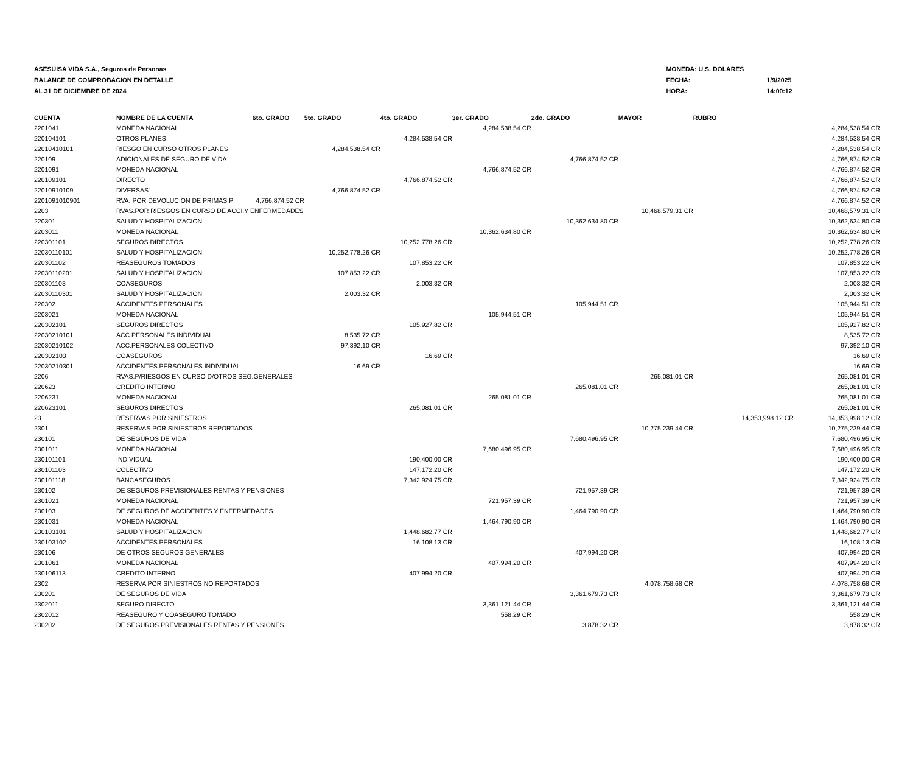ASESUISA VIDA S.A., Seguros de Personas
BALANCE DE COMPROBACION EN DETALLE
AL 31 DE DICIEMBRE DE 2024
MONEDA: U.S. DOLARES
FECHA: 1/9/2025
HORA: 14:00:12
| CUENTA | NOMBRE DE LA CUENTA | 6to. GRADO | 5to. GRADO | 4to. GRADO | 3er. GRADO | 2do. GRADO | MAYOR | RUBRO | |
| --- | --- | --- | --- | --- | --- | --- | --- | --- | --- |
| 2201041 | MONEDA NACIONAL | | | | 4,284,538.54 CR | | | | 4,284,538.54 CR |
| 220104101 | OTROS PLANES | | | 4,284,538.54 CR | | | | | 4,284,538.54 CR |
| 22010410101 | RIESGO EN CURSO OTROS PLANES | | 4,284,538.54 CR | | | | | | 4,284,538.54 CR |
| 220109 | ADICIONALES DE SEGURO DE VIDA | | | | | 4,766,874.52 CR | | | 4,766,874.52 CR |
| 2201091 | MONEDA NACIONAL | | | | 4,766,874.52 CR | | | | 4,766,874.52 CR |
| 220109101 | DIRECTO | | | 4,766,874.52 CR | | | | | 4,766,874.52 CR |
| 22010910109 | DIVERSAS` | | 4,766,874.52 CR | | | | | | 4,766,874.52 CR |
| 2201091010901 | RVA. POR DEVOLUCION DE PRIMAS P | 4,766,874.52 CR | | | | | | | 4,766,874.52 CR |
| 2203 | RVAS.POR RIESGOS EN CURSO DE ACCI.Y ENFERMEDADES | | | | | | 10,468,579.31 CR | | 10,468,579.31 CR |
| 220301 | SALUD Y HOSPITALIZACION | | | | | 10,362,634.80 CR | | | 10,362,634.80 CR |
| 2203011 | MONEDA NACIONAL | | | | 10,362,634.80 CR | | | | 10,362,634.80 CR |
| 220301101 | SEGUROS DIRECTOS | | | 10,252,778.26 CR | | | | | 10,252,778.26 CR |
| 22030110101 | SALUD Y HOSPITALIZACION | | 10,252,778.26 CR | | | | | | 10,252,778.26 CR |
| 220301102 | REASEGUROS TOMADOS | | | 107,853.22 CR | | | | | 107,853.22 CR |
| 22030110201 | SALUD Y HOSPITALIZACION | | 107,853.22 CR | | | | | | 107,853.22 CR |
| 220301103 | COASEGUROS | | | 2,003.32 CR | | | | | 2,003.32 CR |
| 22030110301 | SALUD Y HOSPITALIZACION | | 2,003.32 CR | | | | | | 2,003.32 CR |
| 220302 | ACCIDENTES PERSONALES | | | | | 105,944.51 CR | | | 105,944.51 CR |
| 2203021 | MONEDA NACIONAL | | | | 105,944.51 CR | | | | 105,944.51 CR |
| 220302101 | SEGUROS DIRECTOS | | | 105,927.82 CR | | | | | 105,927.82 CR |
| 22030210101 | ACC.PERSONALES INDIVIDUAL | | 8,535.72 CR | | | | | | 8,535.72 CR |
| 22030210102 | ACC.PERSONALES COLECTIVO | | 97,392.10 CR | | | | | | 97,392.10 CR |
| 220302103 | COASEGUROS | | | 16.69 CR | | | | | 16.69 CR |
| 22030210301 | ACCIDENTES PERSONALES INDIVIDUAL | | 16.69 CR | | | | | | 16.69 CR |
| 2206 | RVAS.P/RIESGOS EN CURSO D/OTROS SEG.GENERALES | | | | | | 265,081.01 CR | | 265,081.01 CR |
| 220623 | CREDITO INTERNO | | | | | 265,081.01 CR | | | 265,081.01 CR |
| 2206231 | MONEDA NACIONAL | | | | 265,081.01 CR | | | | 265,081.01 CR |
| 220623101 | SEGUROS DIRECTOS | | | 265,081.01 CR | | | | | 265,081.01 CR |
| 23 | RESERVAS POR SINIESTROS | | | | | | | 14,353,998.12 CR | 14,353,998.12 CR |
| 2301 | RESERVAS POR SINIESTROS REPORTADOS | | | | | | 10,275,239.44 CR | | 10,275,239.44 CR |
| 230101 | DE SEGUROS DE VIDA | | | | | 7,680,496.95 CR | | | 7,680,496.95 CR |
| 2301011 | MONEDA NACIONAL | | | | 7,680,496.95 CR | | | | 7,680,496.95 CR |
| 230101101 | INDIVIDUAL | | | 190,400.00 CR | | | | | 190,400.00 CR |
| 230101103 | COLECTIVO | | | 147,172.20 CR | | | | | 147,172.20 CR |
| 230101118 | BANCASEGUROS | | | 7,342,924.75 CR | | | | | 7,342,924.75 CR |
| 230102 | DE SEGUROS PREVISIONALES RENTAS Y PENSIONES | | | | | 721,957.39 CR | | | 721,957.39 CR |
| 2301021 | MONEDA NACIONAL | | | | 721,957.39 CR | | | | 721,957.39 CR |
| 230103 | DE SEGUROS DE ACCIDENTES Y ENFERMEDADES | | | | | 1,464,790.90 CR | | | 1,464,790.90 CR |
| 2301031 | MONEDA NACIONAL | | | | 1,464,790.90 CR | | | | 1,464,790.90 CR |
| 230103101 | SALUD Y HOSPITALIZACION | | | 1,448,682.77 CR | | | | | 1,448,682.77 CR |
| 230103102 | ACCIDENTES PERSONALES | | | 16,108.13 CR | | | | | 16,108.13 CR |
| 230106 | DE OTROS SEGUROS GENERALES | | | | | 407,994.20 CR | | | 407,994.20 CR |
| 2301061 | MONEDA NACIONAL | | | | 407,994.20 CR | | | | 407,994.20 CR |
| 230106113 | CREDITO INTERNO | | | 407,994.20 CR | | | | | 407,994.20 CR |
| 2302 | RESERVA POR SINIESTROS NO REPORTADOS | | | | | | 4,078,758.68 CR | | 4,078,758.68 CR |
| 230201 | DE SEGUROS DE VIDA | | | | | 3,361,679.73 CR | | | 3,361,679.73 CR |
| 2302011 | SEGURO DIRECTO | | | | 3,361,121.44 CR | | | | 3,361,121.44 CR |
| 2302012 | REASEGURO Y COASEGURO TOMADO | | | | 558.29 CR | | | | 558.29 CR |
| 230202 | DE SEGUROS PREVISIONALES RENTAS Y PENSIONES | | | | | 3,878.32 CR | | | 3,878.32 CR |